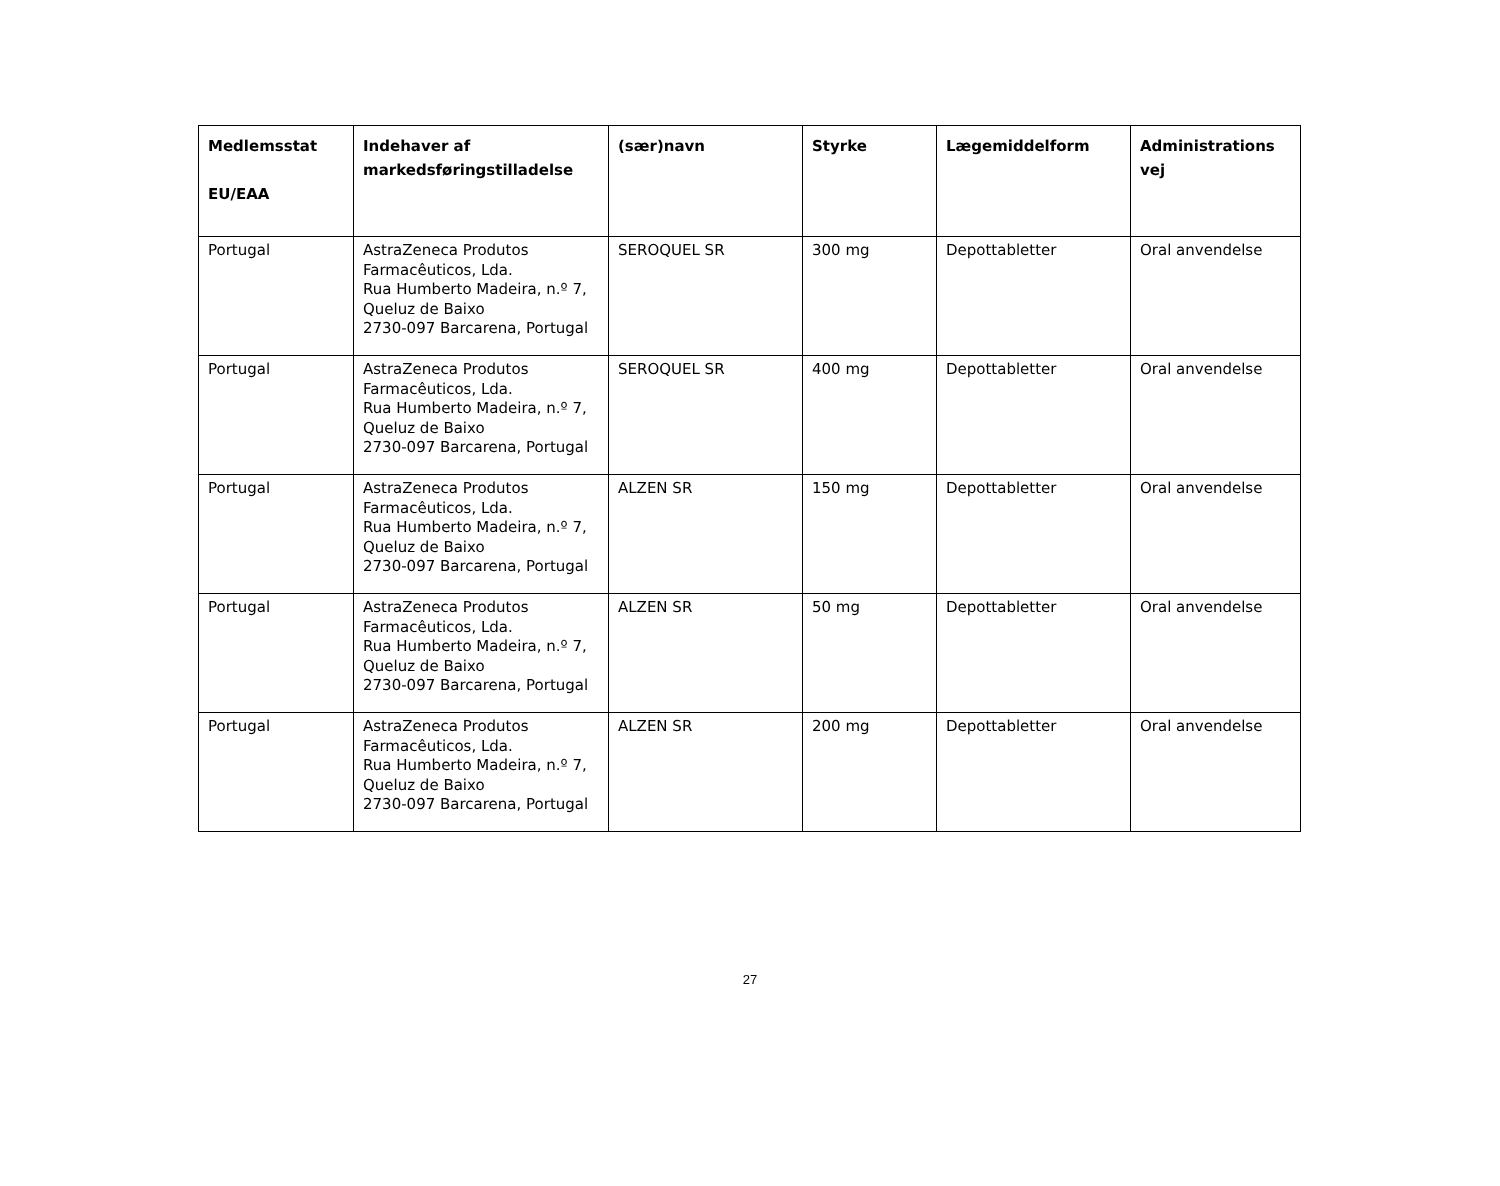| Medlemsstat EU/EAA | Indehaver af markedsføringstilladelse | (sær)navn | Styrke | Lægemiddelform | Administrations vej |
| --- | --- | --- | --- | --- | --- |
| Portugal | AstraZeneca Produtos Farmacêuticos, Lda. Rua Humberto Madeira, n.º 7, Queluz de Baixo 2730-097 Barcarena, Portugal | SEROQUEL SR | 300 mg | Depottabletter | Oral anvendelse |
| Portugal | AstraZeneca Produtos Farmacêuticos, Lda. Rua Humberto Madeira, n.º 7, Queluz de Baixo 2730-097 Barcarena, Portugal | SEROQUEL SR | 400 mg | Depottabletter | Oral anvendelse |
| Portugal | AstraZeneca Produtos Farmacêuticos, Lda. Rua Humberto Madeira, n.º 7, Queluz de Baixo 2730-097 Barcarena, Portugal | ALZEN SR | 150 mg | Depottabletter | Oral anvendelse |
| Portugal | AstraZeneca Produtos Farmacêuticos, Lda. Rua Humberto Madeira, n.º 7, Queluz de Baixo 2730-097 Barcarena, Portugal | ALZEN SR | 50 mg | Depottabletter | Oral anvendelse |
| Portugal | AstraZeneca Produtos Farmacêuticos, Lda. Rua Humberto Madeira, n.º 7, Queluz de Baixo 2730-097 Barcarena, Portugal | ALZEN SR | 200 mg | Depottabletter | Oral anvendelse |
27